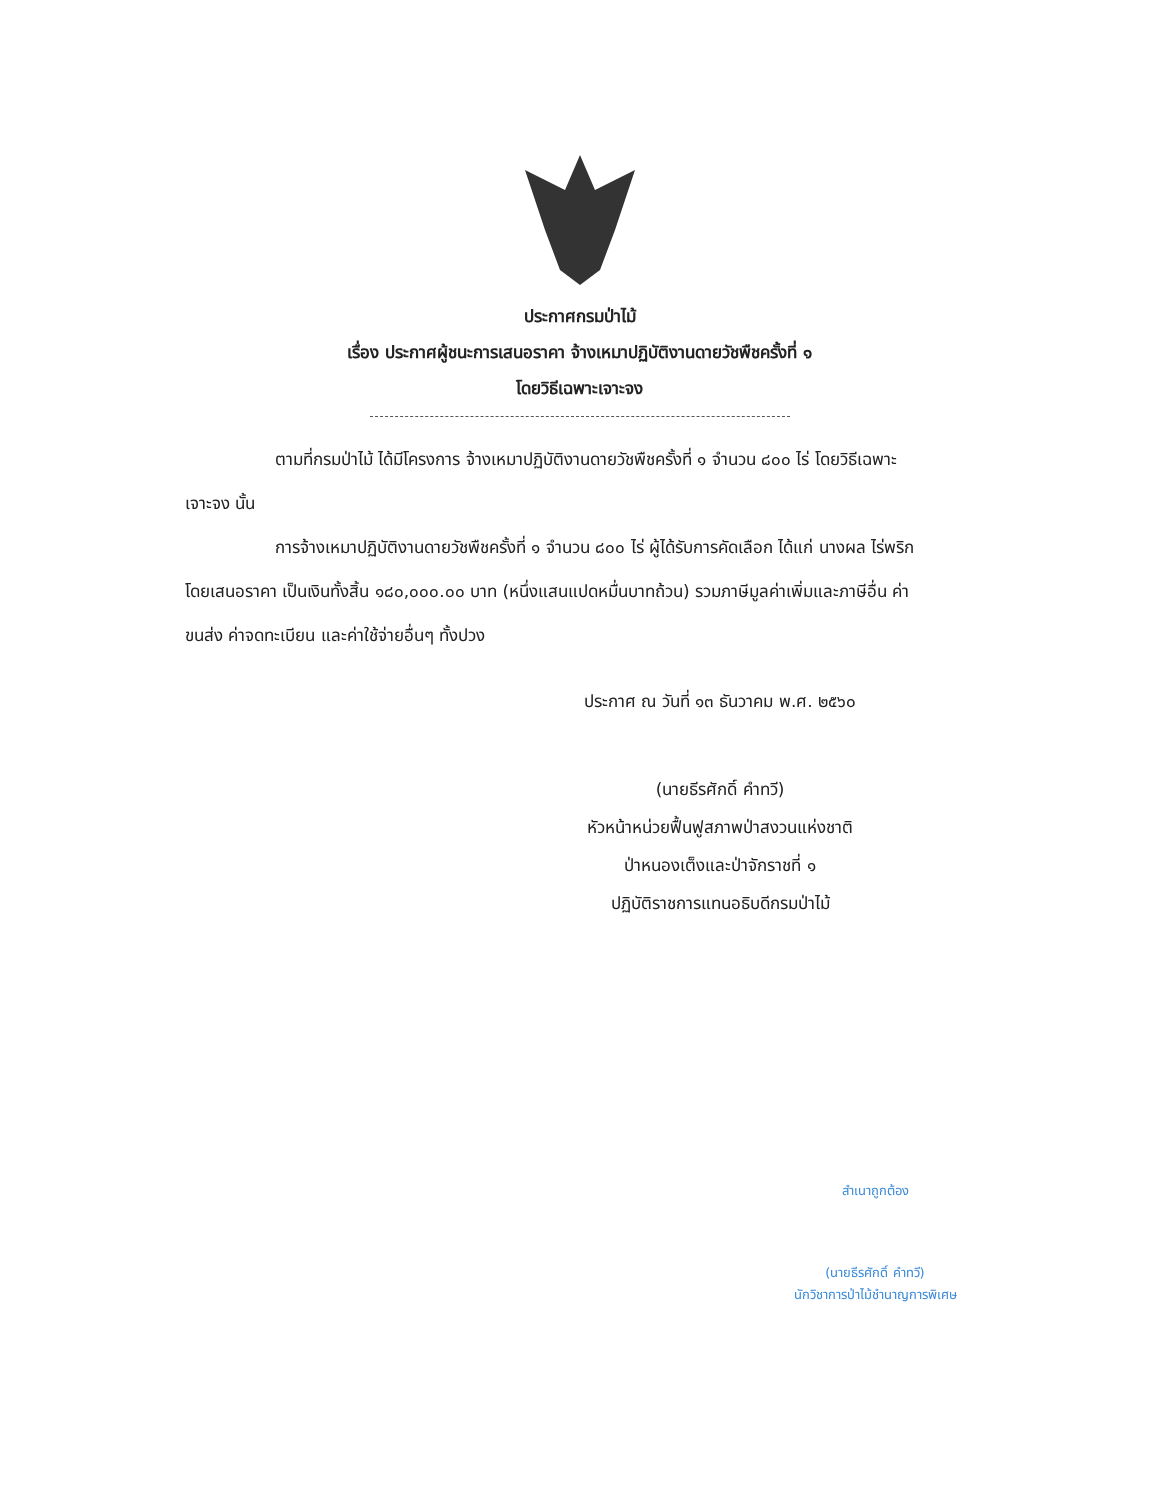ประกาศกรมป่าไม้
เรื่อง ประกาศผู้ชนะการเสนอราคา จ้างเหมาปฏิบัติงานดายวัชพืชครั้งที่ ๑
โดยวิธีเฉพาะเจาะจง
ตามที่กรมป่าไม้ ได้มีโครงการ จ้างเหมาปฏิบัติงานดายวัชพืชครั้งที่ ๑ จำนวน ๘๐๐ ไร่ โดยวิธีเฉพาะเจาะจง นั้น
การจ้างเหมาปฏิบัติงานดายวัชพืชครั้งที่ ๑ จำนวน ๘๐๐ ไร่ ผู้ได้รับการคัดเลือก ได้แก่ นางผล ไร่พริก โดยเสนอราคา เป็นเงินทั้งสิ้น ๑๘๐,๐๐๐.๐๐ บาท (หนึ่งแสนแปดหมื่นบาทถ้วน) รวมภาษีมูลค่าเพิ่มและภาษีอื่น ค่าขนส่ง ค่าจดทะเบียน และค่าใช้จ่ายอื่นๆ ทั้งปวง
ประกาศ ณ วันที่ ๑๓ ธันวาคม พ.ศ. ๒๕๖๐
(นายธีรศักดิ์ คำทวี)
หัวหน้าหน่วยฟื้นฟูสภาพป่าสงวนแห่งชาติ
ป่าหนองเต็งและป่าจักราชที่ ๑
ปฏิบัติราชการแทนอธิบดีกรมป่าไม้
สำเนาถูกต้อง
(นายธีรศักดิ์ คำทวี)
นักวิชาการป่าไม้ชำนาญการพิเศษ